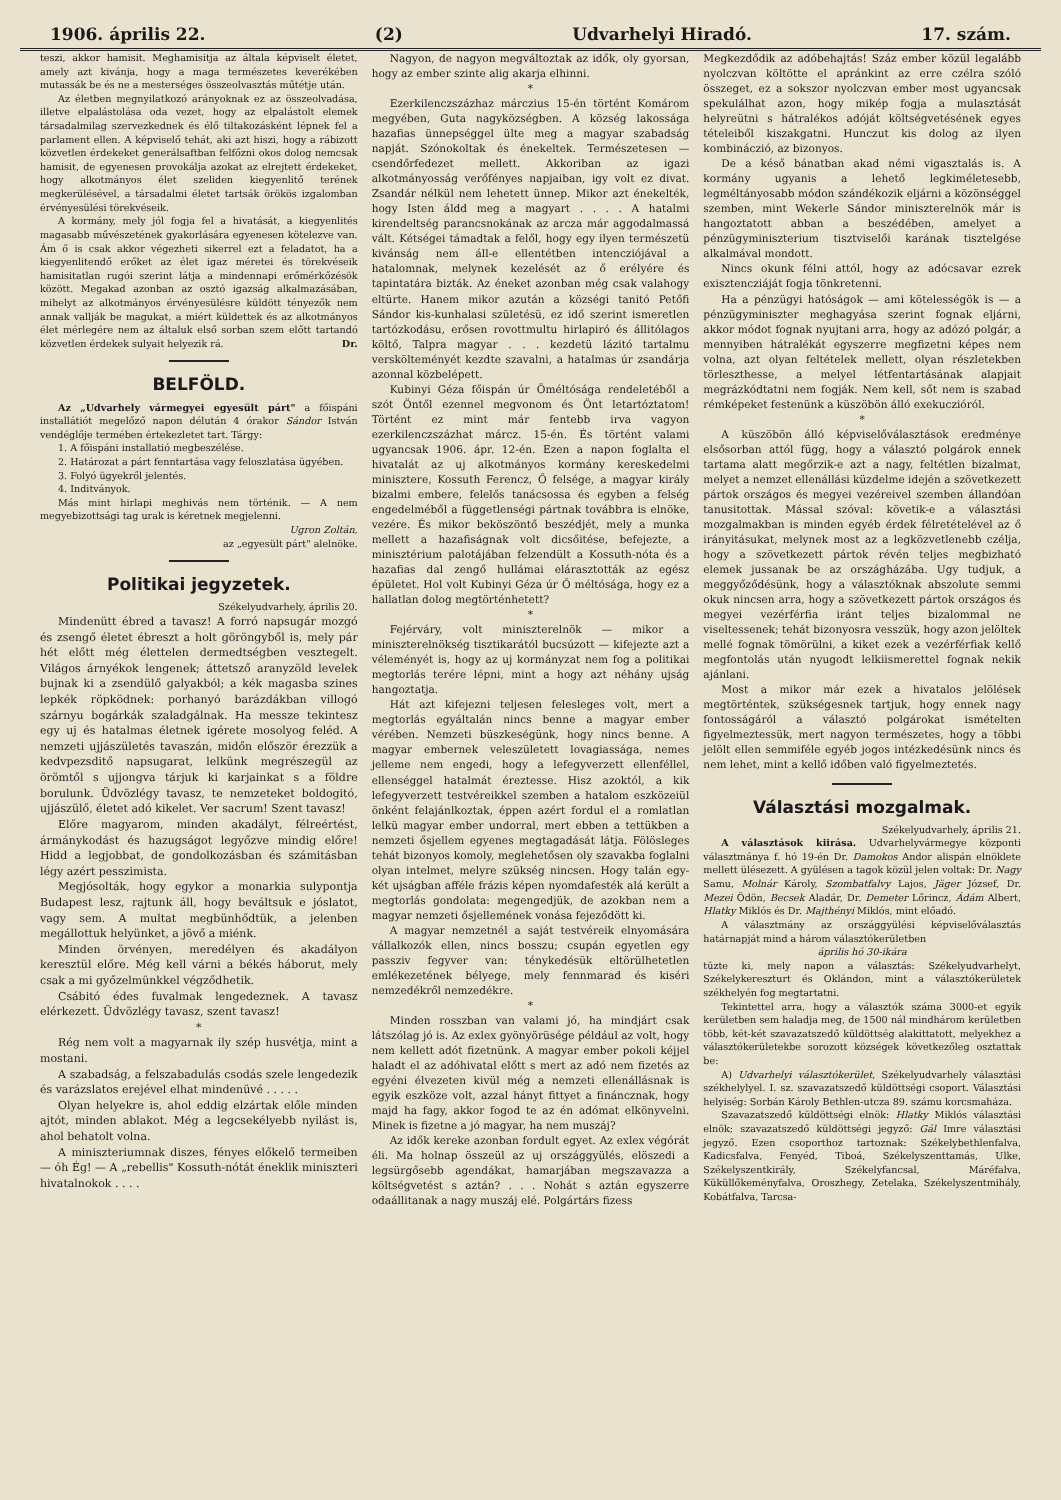1906. április 22. (2) Udvarhelyi Hiradó. 17. szám.
teszi, akkor hamisit. Meghamisitja az általa képviselt életet, amely azt kivánja, hogy a maga természetes keverékében mutassák be és ne a mesterséges összeolvasztás műtétje után.
Az életben megnyilatkozó arányoknak ez az összeolvadása, illetve elpalástolása oda vezet, hogy az elpalástolt elemek társadalmilag szervezkednek és élő tiltakozásként lépnek fel a parlament ellen. A képviselő tehát, aki azt hiszi, hogy a rábizott közvetlen érdekeket generálsaftban felfőzni okos dolog nemcsak hamisit, de egyenesen provokálja azokat az elrejtett érdekeket, hogy alkotmányos élet szeliden kiegyenlitő terének megkerülésével, a társadalmi életet tartsák örökös izgalomban érvényesülési törekvéseik.
A kormány, mely jól fogja fel a hivatását, a kiegyenlités magasabb művészetének gyakorlására egyenesen kötelezve van. Ám ő is csak akkor végezheti sikerrel ezt a feladatot, ha a kiegyenlitendő erőket az élet igaz méretei és törekvéseik hamisitatlan rugói szerint látja a mindennapi erőmérkőzésök között. Megakad azonban az osztó igazság alkalmazásában, mihelyt az alkotmányos érvényesülésre küldött tényezők nem annak vallják be magukat, a miért küldettek és az alkotmányos élet mérlegére nem az általuk első sorban szem előtt tartandó közvetlen érdekek sulyait helyezik rá. Dr.
BELFÖLD.
Az „Udvarhely vármegyei egyesült párt" a főispáni installátiót megelőző napon délután 4 órakor Sándor István vendéglője termében értekezletet tart. Tárgy:
1. A főispáni installatió megbeszélése.
2. Határozat a párt fenntartása vagy feloszlatása ügyében.
3. Folyó ügyekről jelentés.
4. Inditványok.
Más mint hirlapi meghivás nem történik. — A nem megyebizottsági tag urak is kéretnek megjelenni.
Ugron Zoltán,
az „egyesült párt" alelnöke.
Politikai jegyzetek.
Székelyudvarhely, április 20.
Mindenütt ébred a tavasz! A forró napsugár mozgó és zsengő életet ébreszt a holt göröngyből is, mely pár hét előtt még élettelen dermedtségben vesztegelt. Világos árnyékok lengenek; áttetsző aranyzöld levelek bujnak ki a zsendülő galyakból; a kék magasba szines lepkék röpködnek: porhanyó barázdákban villogó szárnyu bogárkák szaladgálnak. Ha messze tekintesz egy uj és hatalmas életnek igérete mosolyog feléd. A nemzeti ujjászületés tavaszán, midőn először érezzük a kedvpezsditő napsugarat, lelkünk megrészegül az örömtől s ujjongva tárjuk ki karjainkat s a földre borulunk. Üdvözlégy tavasz, te nemzeteket boldogitó, ujjászülő, életet adó kikelet. Ver sacrum! Szent tavasz!
Előre magyarom, minden akadályt, félreértést, ármánykodást és hazugságot legyőzve mindig előre! Hidd a legjobbat, de gondolkozásban és számitásban légy azért pesszimista.
Megjósolták, hogy egykor a monarkia sulypontja Budapest lesz, rajtunk áll, hogy beváltsuk e jóslatot, vagy sem. A multat megbünhődtük, a jelenben megállottuk helyünket, a jövő a miénk.
Minden örvényen, meredélyen és akadályon keresztül előre. Még kell várni a békés háborut, mely csak a mi győzelmünkkel végződhetik.
Csábitó édes fuvalmak lengedeznek. A tavasz elérkezett. Üdvözlégy tavasz, szent tavasz!
*
Rég nem volt a magyarnak ily szép husvétja, mint a mostani.
A szabadság, a felszabadulás csodás szele lengedezik és varázslatos erejével elhat mindenüvé . . . . .
Olyan helyekre is, ahol eddig elzártak előle minden ajtót, minden ablakot. Még a legcsekélyebb nyilást is, ahol behatolt volna.
A miniszteriumnak diszes, fényes előkelő termeiben — óh Ég! — A „rebellis" Kossuth-nótát éneklik miniszteri hivatalnokok . . . .
Nagyon, de nagyon megváltoztak az idők, oly gyorsan, hogy az ember szinte alig akarja elhinni.
*
Ezerkilenczszázhaz márczius 15-én történt Komárom megyében, Guta nagyközségben. A község lakossága hazafias ünnepséggel ülte meg a magyar szabadság napját. Szónokoltak és énekeltek. Természetesen — csendőrfedezet mellett. Akkoriban az igazi alkotmányosság verőfényes napjaiban, igy volt ez divat. Zsandár nélkül nem lehetett ünnep. Mikor azt énekelték, hogy Isten áldd meg a magyart . . . . A hatalmi kirendeltség parancsnokának az arcza már aggodalmassá vált. Kétségei támadtak a felől, hogy egy ilyen természetü kivánság nem áll-e ellentétben intencziójával a hatalomnak, melynek kezelését az ő erélyére és tapintatára bizták. Az éneket azonban még csak valahogy eltürte. Hanem mikor azután a községi tanitó Petőfi Sándor kis-kunhalasi születésü, ez idő szerint ismeretlen tartózkodásu, erősen rovottmultu hirlapiró és állitólagos költő, Talpra magyar . . . kezdetü lázitó tartalmu versköltеményét kezdte szavalni, a hatalmas úr zsandárja azonnal közbelépett.
Kubinyi Géza főispán úr Öméltósága rendeletéből a szót Öntől ezennel megvonom és Önt letartóztatom! Történt ez mint már fentebb irva vagyon ezerkilenczszázhat márcz. 15-én. És történt valami ugyancsak 1906. ápr. 12-én. Ezen a napon foglalta el hivatalát az uj alkotmányos kormány kereskedelmi minisztere, Kossuth Ferencz, Ő felsége, a magyar király bizalmi embere, felelős tanácsossa és egyben a felség engedelméből a függetlenségi pártnak továbbra is elnöke, vezére. És mikor beköszöntő beszédjét, mely a munka mellett a hazafiságnak volt dicsőitése, befejezte, a minisztérium palotájában felzendült a Kossuth-nóta és a hazafias dal zengő hullámai elárasztották az egész épületet. Hol volt Kubinyi Géza úr Ő méltósága, hogy ez a hallatlan dolog megtörténhetett?
*
Fejérváry, volt miniszterelnök — mikor a miniszterelnökség tisztikarától bucsúzott — kifejezte azt a véleményét is, hogy az uj kormányzat nem fog a politikai megtorlás terére lépni, mint a hogy azt néhány ujság hangoztatja.
Hát azt kifejezni teljesen felesleges volt, mert a megtorlás egyáltalán nincs benne a magyar ember vérében. Nemzeti büszkeségünk, hogy nincs benne. A magyar embernek veleszületett lovagiassága, nemes jelleme nem engedi, hogy a lefegyverzett ellenféllel, ellenséggel hatalmát éreztesse. Hisz azoktól, a kik lefegyverzett testvéreikkel szemben a hatalom eszközeiül önként felajánlkoztak, éppen azért fordul el a romlatlan lelkü magyar ember undorral, mert ebben a tettükben a nemzeti ősjellem egyenes megtagadását látja. Fölösleges tehát bizonyos komoly, meglehetősen oly szavakba foglalni olyan intelmet, melyre szükség nincsen. Hogy talán egy-két ujságban afféle frázis képen nyomdafesték alá került a megtorlás gondolata: megengedjük, de azokban nem a magyar nemzeti ősjellemének vonása fejeződött ki.
A magyar nemzetnél a saját testvéreik elnyomására vállalkozók ellen, nincs bosszu; csupán egyetlen egy passziv fegyver van: ténykedésük eltörülhetetlen emlékezetének bélyege, mely fennmarad és kiséri nemzedékről nemzedékre.
*
Minden rosszban van valami jó, ha mindjárt csak látszólag jó is. Az exlex gyönyörüsége például az volt, hogy nem kellett adót fizetnünk. A magyar ember pokoli kéjjel haladt el az adóhivatal előtt s mert az adó nem fizetés az egyéni élvezeten kivül még a nemzeti ellenállásnak is egyik eszköze volt, azzal hányt fittyet a fináncznak, hogy majd ha fagy, akkor fogod te az én adómat elkönyvelni. Minek is fizetne a jó magyar, ha nem muszáj?
Az idők kereke azonban fordult egyet. Az exlex végórát éli. Ma holnap összeül az uj országgyülés, elöszedi a legsürgősebb agendákat, hamarjában megszavazza a költségvetést s aztán? . . . Nohát s aztán egyszerre odaállitanak a nagy muszáj elé. Polgártárs fizess
Megkezdődik az adóbehajtás! Száz ember közül legalább nyolczvan költötte el apránkint az erre czélra szóló összeget, ez a sokszor nyolczvan ember most ugyancsak spekulálhat azon, hogy mikép fogja a mulasztását helyreütni s hátralékos adóját költségvetésének egyes tételeiből kiszakgatni. Hunczut kis dolog az ilyen kombináczió, az bizonyos.
De a késő bánatban akad némi vigasztalás is. A kormány ugyanis a lehető legkiméletesebb, legméltányosabb módon szándékozik eljárni a közönséggel szemben, mint Wekerle Sándor miniszterelnök már is hangoztatott abban a beszédében, amelyet a pénzügyminiszterium tisztviselői karának tisztelgése alkalmával mondott.
Nincs okunk félni attól, hogy az adócsavar ezrek exisztencziáját fogja tönkretenni.
Ha a pénzügyi hatóságok — ami kötelességök is — a pénzügyminiszter meghagyása szerint fognak eljárni, akkor módot fognak nyujtani arra, hogy az adózó polgár, a mennyiben hátralékát egyszerre megfizetni képes nem volna, azt olyan feltételek mellett, olyan részletekben törleszthesse, a melyel létfentartásának alapjait megrázkódtatni nem fogják. Nem kell, sőt nem is szabad rémképeket festenünk a küszöbön álló exekuczióról.
*
A küszöbön álló képviselőválasztások eredménye elsősorban attól függ, hogy a választó polgárok ennek tartama alatt megőrzik-e azt a nagy, feltétlen bizalmat, melyet a nemzet ellenállási küzdelme idején a szövetkezett pártok országos és megyei vezéreivel szemben állandóan tanusitottak. Mással szóval: követik-e a választási mozgalmakban is minden egyéb érdek félretételével az ő irányitásukat, melynek most az a legközvetlenebb czélja, hogy a szövetkezett pártok révén teljes megbizható elemek jussanak be az országházába. Ugy tudjuk, a meggyőződésünk, hogy a választóknak abszolute semmi okuk nincsen arra, hogy a szövetkezett pártok országos és megyei vezérférfia iránt teljes bizalommal ne viseltessenek; tehát bizonyosra vesszük, hogy azon jelöltek mellé fognak tömörülni, a kiket ezek a vezérférfiak kellő megfontolás után nyugodt lelkiismerettel fognak nekik ajánlani.
Most a mikor már ezek a hivatalos jelölések megtörténtek, szükségesnek tartjuk, hogy ennek nagy fontosságáról a választó polgárokat ismételten figyelmeztessük, mert nagyon természetes, hogy a többi jelölt ellen semmiféle egyéb jogos intézkedésünk nincs és nem lehet, mint a kellő időben való figyelmeztetés.
Választási mozgalmak.
Székelyudvarhely, április 21.
A választások kiirása. Udvarhelyvármegye központi választmánya f. hó 19-én Dr. Damokos Andor alispán elnöklete mellett ülésezett. A gyülésen a tagok közül jelen voltak: Dr. Nagy Samu, Molnár Károly, Szombatfalvy Lajos, Jäger József, Dr. Mezei Ödön, Becsek Aladár, Dr. Demeter Lőrincz, Ádám Albert, Hlatky Miklós és Dr. Majthényi Miklós, mint előadó.
A választmány az országgyülési képviselőválasztás határnapját mind a három választókerületben
április hó 30-ikára
tüzte ki, mely napon a választás: Székelyudvarhelyt, Székelykereszturt és Oklándon, mint a választókerületek székhelyén fog megtartatni.
Tekintettel arra, hogy a választók száma 3000-et egyik kerületben sem haladja meg, de 1500 nál mindhárom kerületben több, két-két szavazatszedő küldöttség alakittatott, melyekhez a választókerületekbe sorozott községek következőleg osztattak be:
A) Udvarhelyi választókerület, Székelyudvarhely választási székhelylyel. I. sz. szavazatszedő küldöttségi csoport. Választási helyiség: Sorbán Károly Bethlen-utcza 89. számu korcsmaháza.
Szavazatszedő küldöttségi elnök: Hlatky Miklós választási elnök; szavazatszedő küldöttségi jegyző: Gál Imre választási jegyző. Ezen csoporthoz tartoznak: Székelybethlenfalva, Kadicsfalva, Fenyéd, Tiboá, Székelyszenttamás, Ulke, Székelyszentkirály, Székelyfancsal, Máréfalva, Küküllőkeményfalva, Oroszhegy, Zetelaka, Székelyszentmihály, Kobátfalva, Tarcsa-